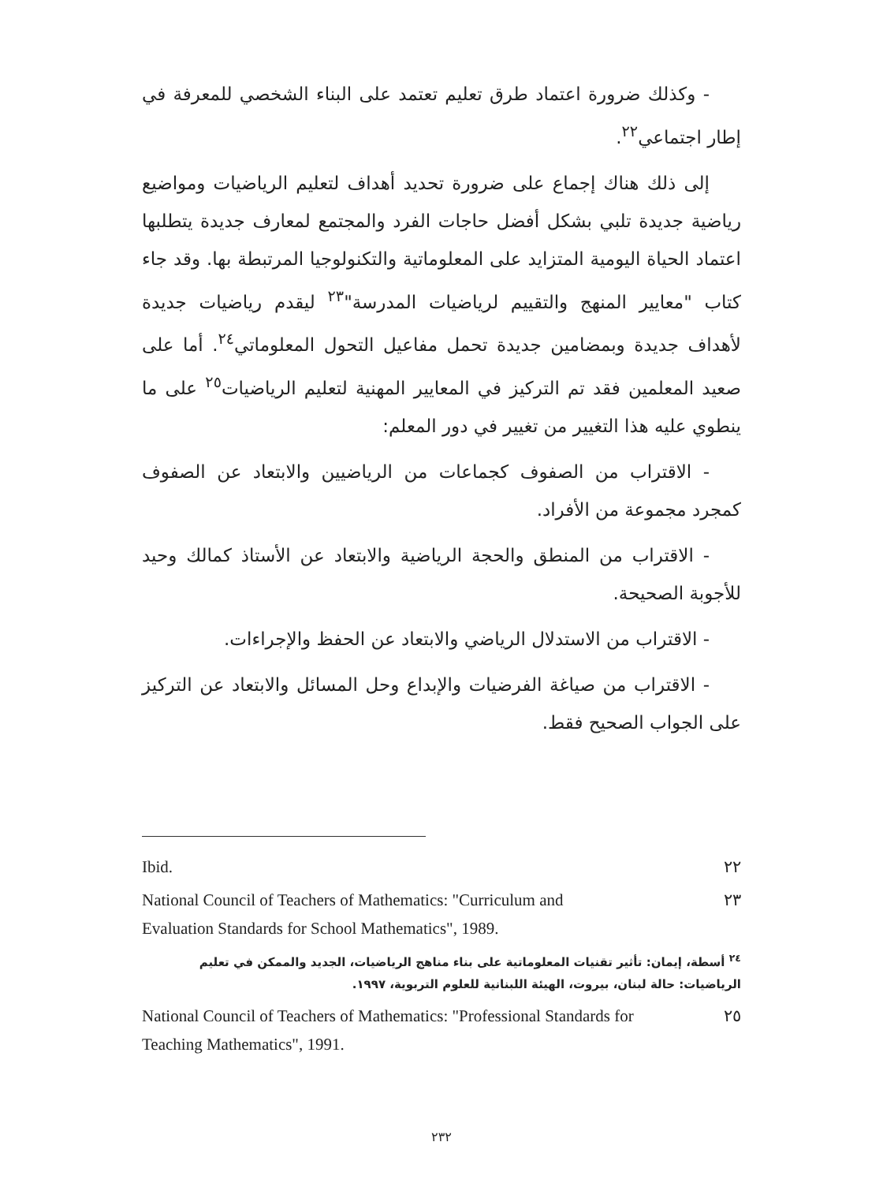- وكذلك ضرورة اعتماد طرق تعليم تعتمد على البناء الشخصي للمعرفة في إطار اجتماعي<sup>٢٢</sup>.
إلى ذلك هناك إجماع على ضرورة تحديد أهداف لتعليم الرياضيات ومواضيع رياضية جديدة تلبي بشكل أفضل حاجات الفرد والمجتمع لمعارف جديدة يتطلبها اعتماد الحياة اليومية المتزايد على المعلوماتية والتكنولوجيا المرتبطة بها. وقد جاء كتاب "معايير المنهج والتقييم لرياضيات المدرسة"<sup>٢٣</sup> ليقدم رياضيات جديدة لأهداف جديدة وبمضامين جديدة تحمل مفاعيل التحول المعلوماتي<sup>٢٤</sup>. أما على صعيد المعلمين فقد تم التركيز في المعايير المهنية لتعليم الرياضيات<sup>٢٥</sup> على ما ينطوي عليه هذا التغيير من تغيير في دور المعلم:
- الاقتراب من الصفوف كجماعات من الرياضيين والابتعاد عن الصفوف كمجرد مجموعة من الأفراد.
- الاقتراب من المنطق والحجة الرياضية والابتعاد عن الأستاذ كمالك وحيد للأجوبة الصحيحة.
- الاقتراب من الاستدلال الرياضي والابتعاد عن الحفظ والإجراءات.
- الاقتراب من صياغة الفرضيات والإبداع وحل المسائل والابتعاد عن التركيز على الجواب الصحيح فقط.
Ibid. ٢٢
National Council of Teachers of Mathematics: "Curriculum and
Evaluation Standards for School Mathematics", 1989. ٢٣
<sup>٢٤</sup> أسطة، إيمان: تأثير تقنيات المعلوماتية على بناء مناهج الرياضيات، الجديد والممكن في تعليم الرياضيات: حالة لبنان، بيروت، الهيئة اللبنانية للعلوم التربوية، ١٩٩٧.
National Council of Teachers of Mathematics: "Professional Standards for
Teaching Mathematics", 1991. ٢٥
٢٣٢